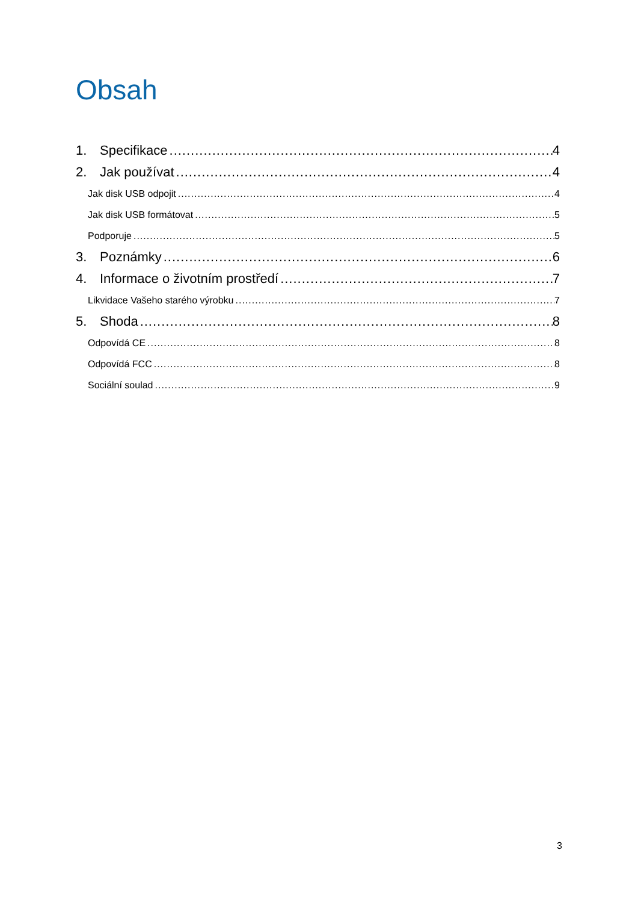Obsah
1. Specifikace 4
2. Jak používat 4
Jak disk USB odpojit 4
Jak disk USB formátovat 5
Podporuje 5
3. Poznámky 6
4. Informace o životním prostředí 7
Likvidace Vašeho starého výrobku 7
5. Shoda 8
Odpovídá CE 8
Odpovídá FCC 8
Sociální soulad 9
3